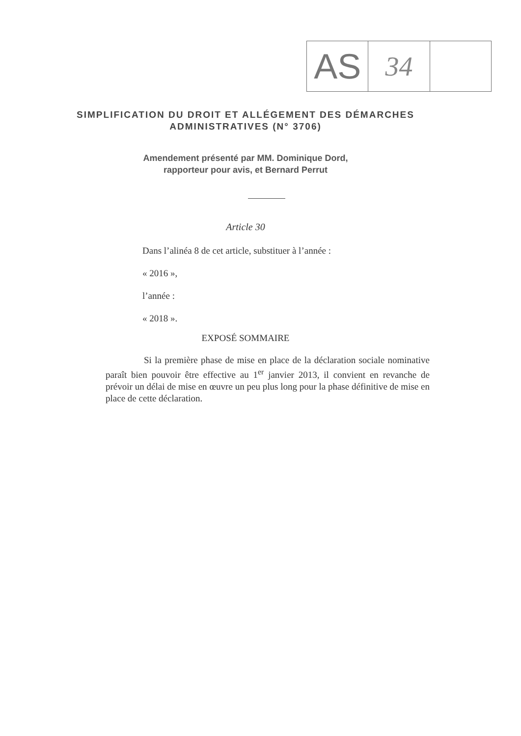AS
34
SIMPLIFICATION DU DROIT ET ALLÉGEMENT DES DÉMARCHES ADMINISTRATIVES (N° 3706)
Amendement présenté par MM. Dominique Dord,
rapporteur pour avis, et Bernard Perrut
Article 30
Dans l’alinéa 8 de cet article, substituer à l’année :
« 2016 »,
l’année :
« 2018 ».
EXPOSÉ SOMMAIRE
Si la première phase de mise en place de la déclaration sociale nominative paraît bien pouvoir être effective au 1<sup>er</sup> janvier 2013, il convient en revanche de prévoir un délai de mise en œuvre un peu plus long pour la phase définitive de mise en place de cette déclaration.